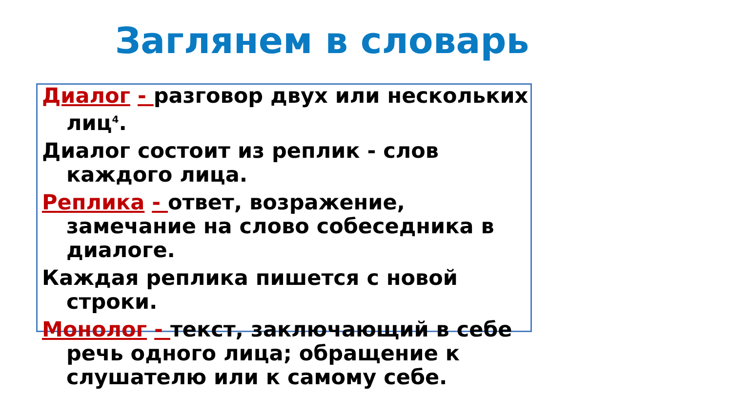Заглянем в словарь
Диалог - разговор двух или нескольких лиц<sup>4</sup>.
Диалог состоит из реплик - слов каждого лица.
Реплика - ответ, возражение, замечание на слово собеседника в диалоге.
Каждая реплика пишется с новой строки.
Монолог - текст, заключающий в себе речь одного лица; обращение к слушателю или к самому себе.